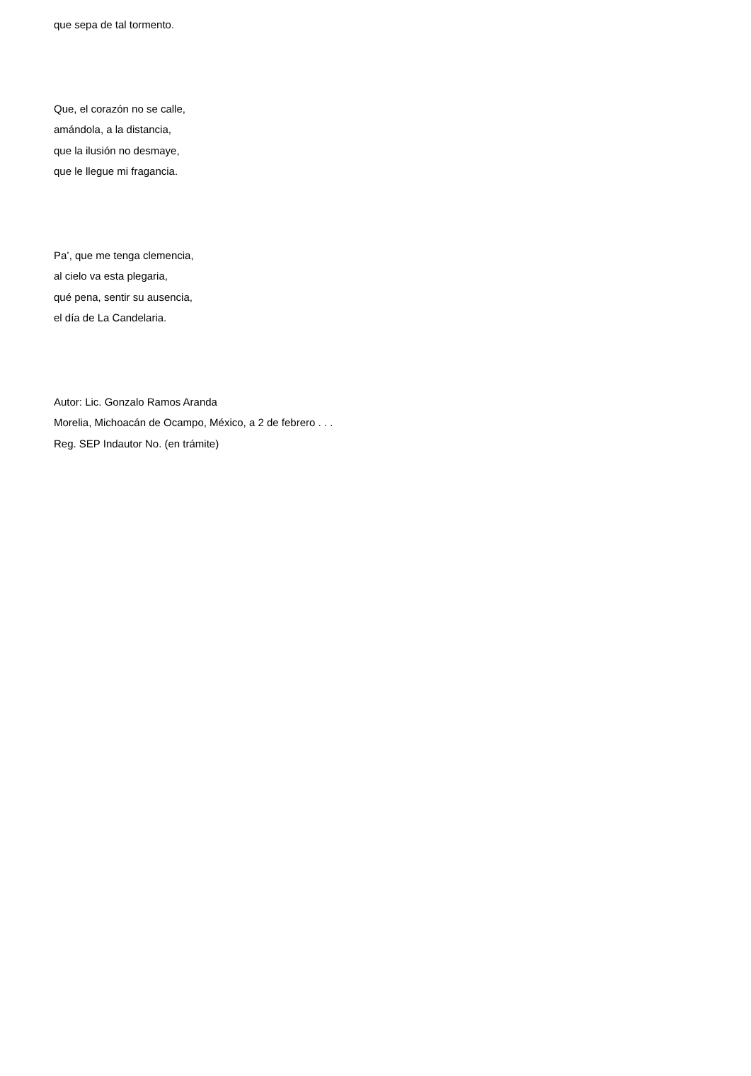que sepa de tal tormento.
Que, el corazón no se calle,
amándola, a la distancia,
que la ilusión no desmaye,
que le llegue mi fragancia.
Pa’, que me tenga clemencia,
al cielo va esta plegaria,
qué pena, sentir su ausencia,
el día de La Candelaria.
Autor: Lic. Gonzalo Ramos Aranda
Morelia, Michoacán de Ocampo, México, a 2 de febrero . . .
Reg. SEP Indautor No. (en trámite)